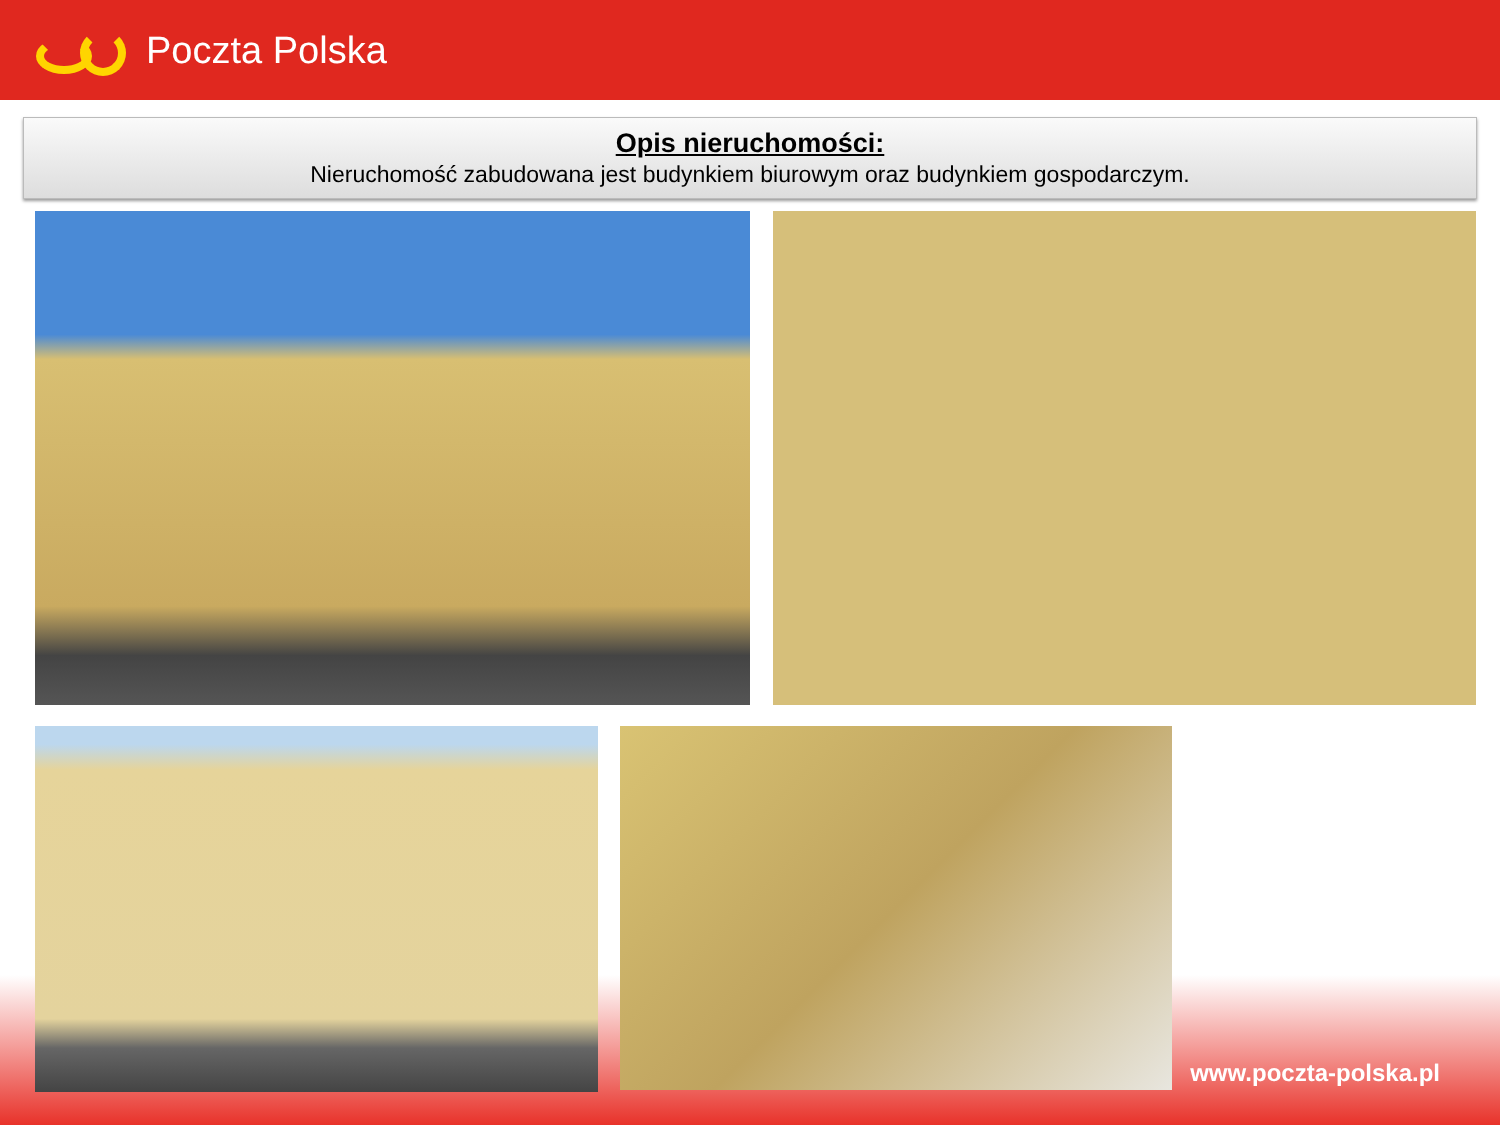Poczta Polska
Opis nieruchomości:
Nieruchomość zabudowana jest budynkiem biurowym oraz budynkiem gospodarczym.
www.poczta-polska.pl